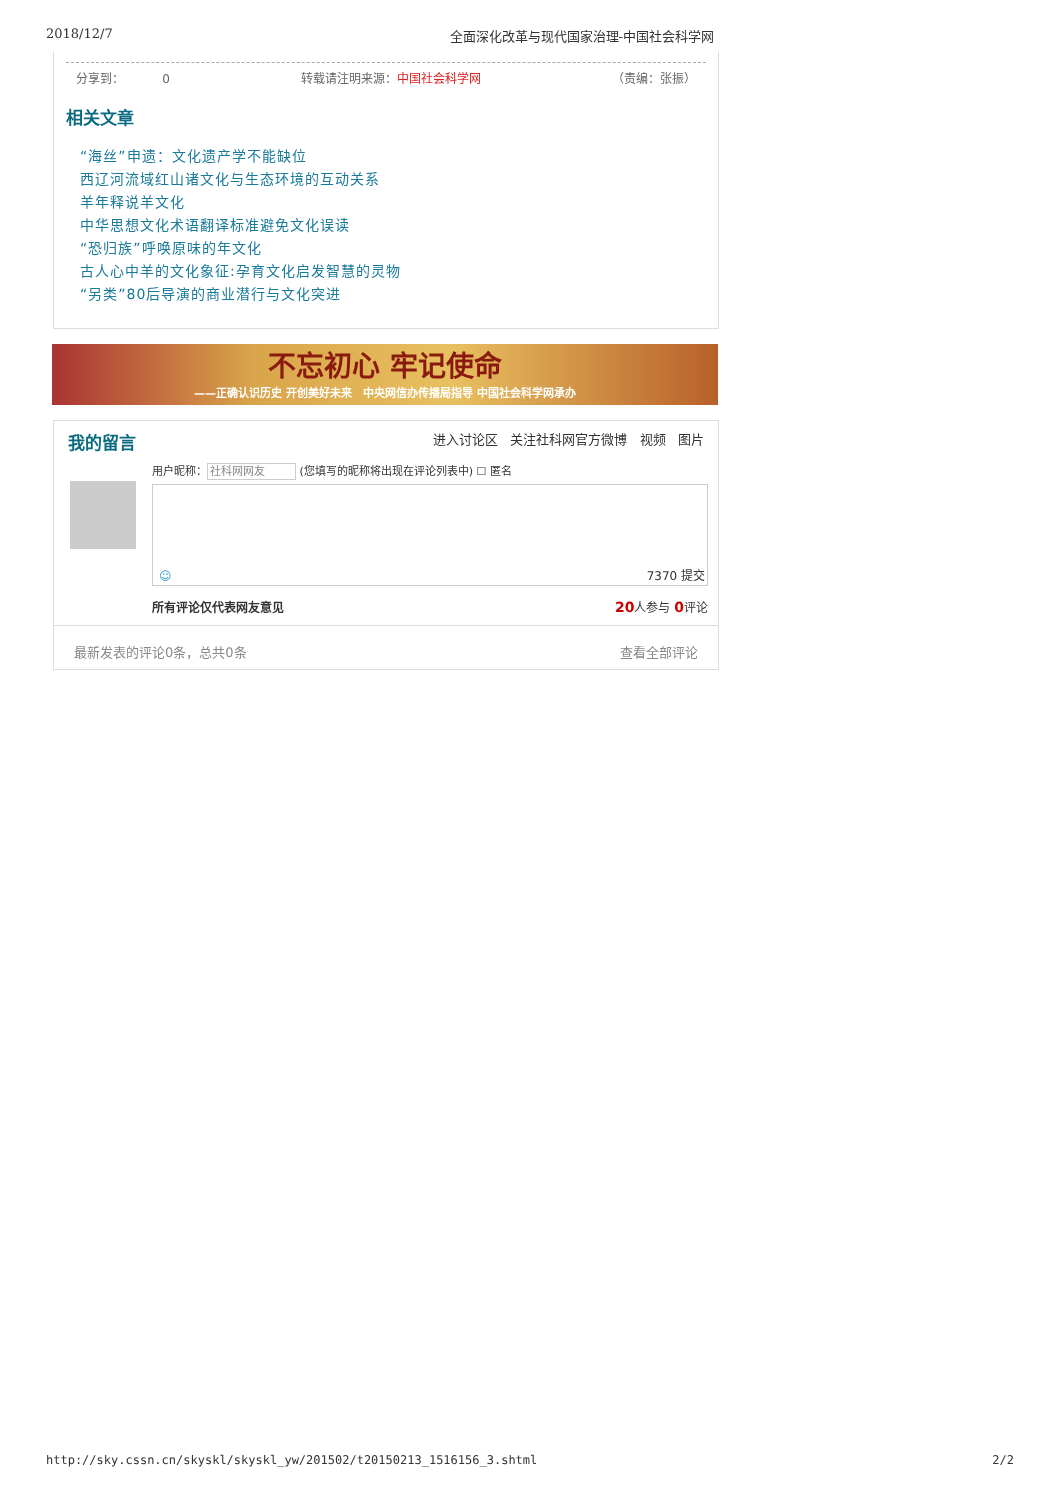2018/12/7 全面深化改革与现代国家治理-中国社会科学网
分享到： 0 转载请注明来源：中国社会科学网 （责编：张振）
相关文章
“海丝”申遗：文化遗产学不能缺位
西辽河流域红山诸文化与生态环境的互动关系
羊年释说羊文化
中华思想文化术语翻译标准避免文化误读
“恐归族”呼唤原味的年文化
古人心中羊的文化象征:孕育文化启发智慧的灵物
“另类”80后导演的商业潜行与文化突进
不忘初心 牢记使命
——正确认识历史 开创美好未来 中央网信办传播局指导 中国社会科学网承办
我的留言 进入讨论区 关注社科网官方微博 视频 图片
用户昵称：社科网网友 (您填写的昵称将出现在评论列表中) ☐ 匿名
☺ 7370 提交
所有评论仅代表网友意见 20人参与 0评论
最新发表的评论0条，总共0条 查看全部评论
http://sky.cssn.cn/skyskl/skyskl_yw/201502/t20150213_1516156_3.shtml 2/2